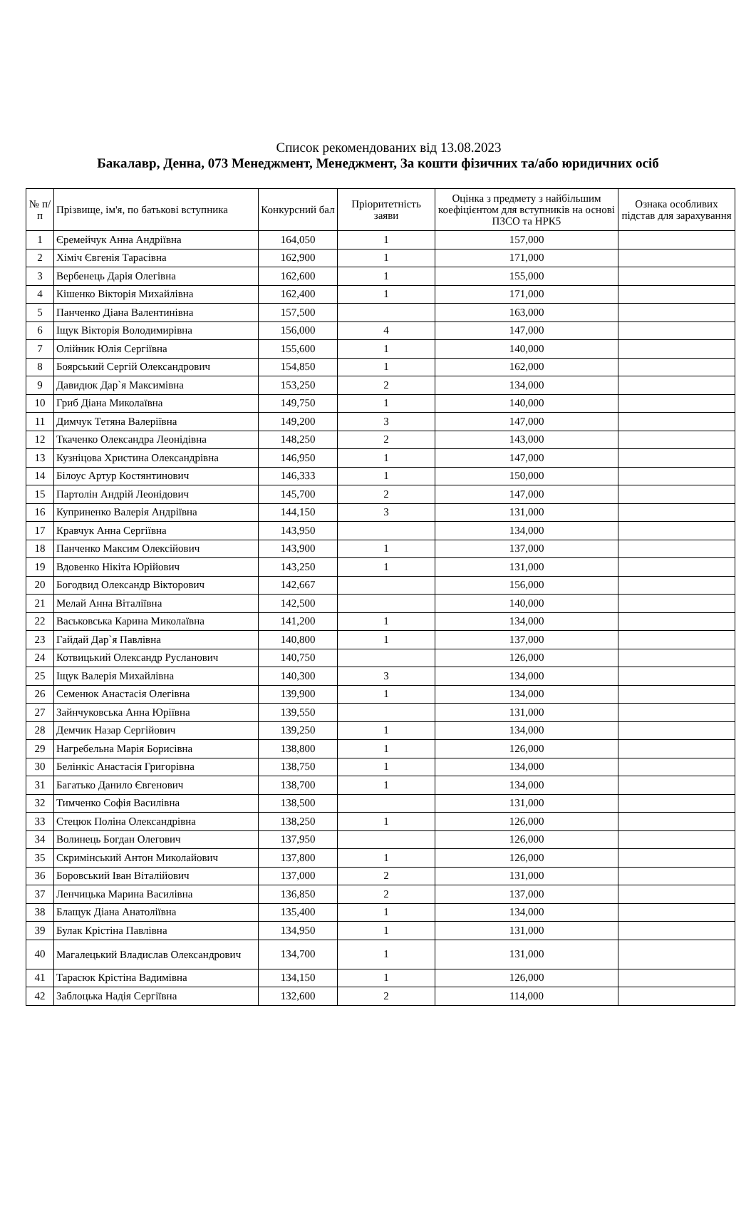Список рекомендованих від 13.08.2023
Бакалавр, Денна, 073 Менеджмент, Менеджмент, За кошти фізичних та/або юридичних осіб
| № п/п | Прізвище, ім'я, по батькові вступника | Конкурсний бал | Пріоритетність заяви | Оцінка з предмету з найбільшим коефіцієнтом для вступників на основі ПЗСО та НРК5 | Ознака особливих підстав для зарахування |
| --- | --- | --- | --- | --- | --- |
| 1 | Єремейчук Анна Андріївна | 164,050 | 1 | 157,000 | |
| 2 | Хіміч Євгенія Тарасівна | 162,900 | 1 | 171,000 | |
| 3 | Вербенець Дарія Олегівна | 162,600 | 1 | 155,000 | |
| 4 | Кішенко Вікторія Михайлівна | 162,400 | 1 | 171,000 | |
| 5 | Панченко Діана Валентинівна | 157,500 | | 163,000 | |
| 6 | Іщук Вікторія Володимирівна | 156,000 | 4 | 147,000 | |
| 7 | Олійник Юлія Сергіївна | 155,600 | 1 | 140,000 | |
| 8 | Боярський Сергій Олександрович | 154,850 | 1 | 162,000 | |
| 9 | Давидюк Дар`я Максимівна | 153,250 | 2 | 134,000 | |
| 10 | Гриб Діана Миколаївна | 149,750 | 1 | 140,000 | |
| 11 | Димчук Тетяна Валеріївна | 149,200 | 3 | 147,000 | |
| 12 | Ткаченко Олександра Леонідівна | 148,250 | 2 | 143,000 | |
| 13 | Кузніцова Христина Олександрівна | 146,950 | 1 | 147,000 | |
| 14 | Білоус Артур Костянтинович | 146,333 | 1 | 150,000 | |
| 15 | Партолін Андрій Леонідович | 145,700 | 2 | 147,000 | |
| 16 | Куприненко Валерія Андріївна | 144,150 | 3 | 131,000 | |
| 17 | Кравчук Анна Сергіївна | 143,950 | | 134,000 | |
| 18 | Панченко Максим Олексійович | 143,900 | 1 | 137,000 | |
| 19 | Вдовенко Нікіта Юрійович | 143,250 | 1 | 131,000 | |
| 20 | Богодвид Олександр Вікторович | 142,667 | | 156,000 | |
| 21 | Мелай Анна Віталіївна | 142,500 | | 140,000 | |
| 22 | Васьковська Карина Миколаївна | 141,200 | 1 | 134,000 | |
| 23 | Гайдай Дар`я Павлівна | 140,800 | 1 | 137,000 | |
| 24 | Котвицький Олександр Русланович | 140,750 | | 126,000 | |
| 25 | Іщук Валерія Михайлівна | 140,300 | 3 | 134,000 | |
| 26 | Семенюк Анастасія Олегівна | 139,900 | 1 | 134,000 | |
| 27 | Зайнчуковська Анна Юріївна | 139,550 | | 131,000 | |
| 28 | Демчик Назар Сергійович | 139,250 | 1 | 134,000 | |
| 29 | Нагребельна Марія Борисівна | 138,800 | 1 | 126,000 | |
| 30 | Белінкіс Анастасія Григорівна | 138,750 | 1 | 134,000 | |
| 31 | Багатько Данило Євгенович | 138,700 | 1 | 134,000 | |
| 32 | Тимченко Софія Василівна | 138,500 | | 131,000 | |
| 33 | Стецюк Поліна Олександрівна | 138,250 | 1 | 126,000 | |
| 34 | Волинець Богдан Олегович | 137,950 | | 126,000 | |
| 35 | Скримінський Антон Миколайович | 137,800 | 1 | 126,000 | |
| 36 | Боровський Іван Віталійович | 137,000 | 2 | 131,000 | |
| 37 | Ленчицька Марина Василівна | 136,850 | 2 | 137,000 | |
| 38 | Блащук Діана Анатоліївна | 135,400 | 1 | 134,000 | |
| 39 | Булак Крістіна Павлівна | 134,950 | 1 | 131,000 | |
| 40 | Магалецький Владислав Олександрович | 134,700 | 1 | 131,000 | |
| 41 | Тарасюк Крістіна Вадимівна | 134,150 | 1 | 126,000 | |
| 42 | Заблоцька Надія Сергіївна | 132,600 | 2 | 114,000 | |